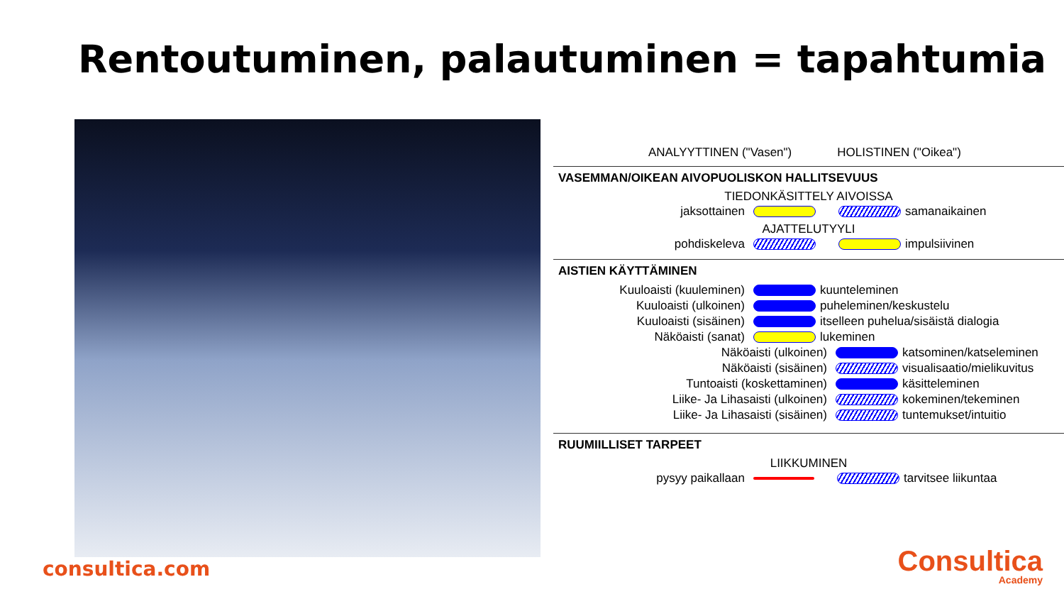Rentoutuminen, palautuminen = tapahtumia
ANALYYTTINEN ("Vasen") HOLISTINEN ("Oikea")
VASEMMAN/OIKEAN AIVOPUOLISKON HALLITSEVUUS
TIEDONKÄSITTELY AIVOISSA
jaksottainen samanaikainen
AJATTELUTYYLI
pohdiskeleva impulsiivinen
AISTIEN KÄYTTÄMINEN
Kuuloaisti (kuuleminen) kuunteleminen
Kuuloaisti (ulkoinen) puheleminen/keskustelu
Kuuloaisti (sisäinen) itselleen puhelua/sisäistä dialogia
Näköaisti (sanat) lukeminen
Näköaisti (ulkoinen) katsominen/katseleminen
Näköaisti (sisäinen) visualisaatio/mielikuvitus
Tuntoaisti (koskettaminen) käsitteleminen
Liike- Ja Lihasaisti (ulkoinen) kokeminen/tekeminen
Liike- Ja Lihasaisti (sisäinen) tuntemukset/intuitio
RUUMIILLISET TARPEET
LIIKKUMINEN
pysyy paikallaan tarvitsee liikuntaa
consultica.com Consultica
Academy